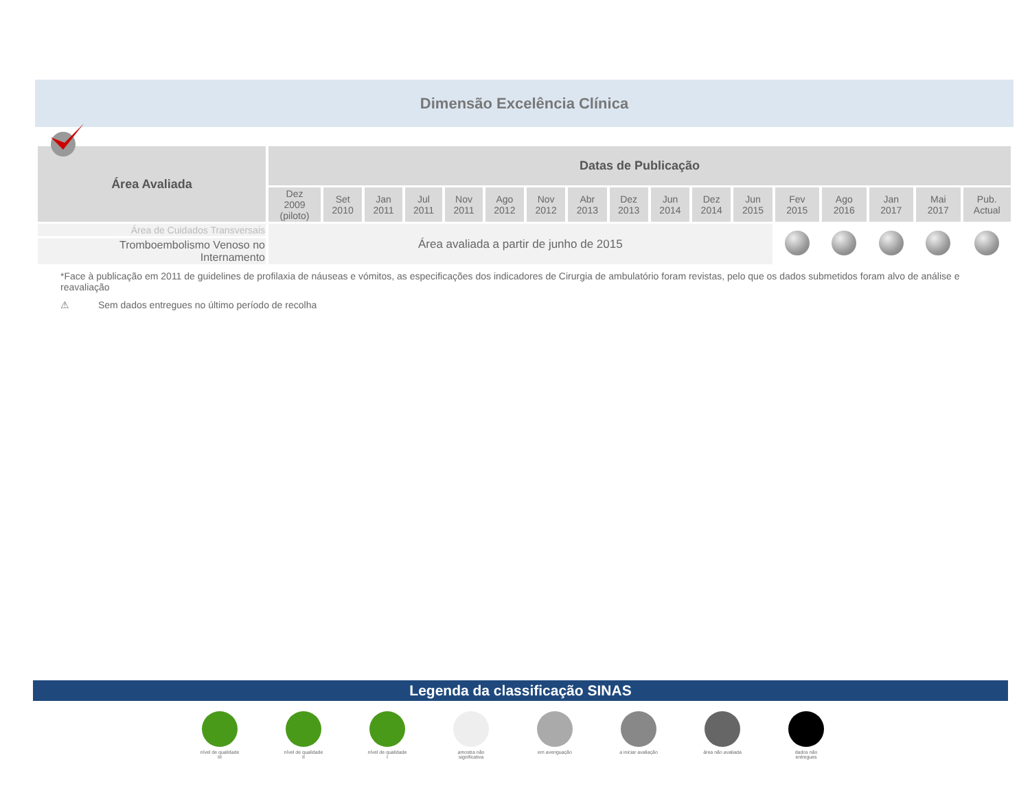Dimensão Excelência Clínica
| Área Avaliada | Datas de Publicação | | | | | | | | | | | | | | | | |
| --- | --- | --- | --- | --- | --- | --- | --- | --- | --- | --- | --- | --- | --- | --- | --- | --- | --- |
| | Dez 2009 (piloto) | Set 2010 | Jan 2011 | Jul 2011 | Nov 2011 | Ago 2012 | Nov 2012 | Abr 2013 | Dez 2013 | Jun 2014 | Dez 2014 | Jun 2015 | Fev 2015 | Ago 2016 | Jan 2017 | Mai 2017 | Pub. Actual |
| Área de Cuidados Transversais | Área avaliada a partir de junho de 2015 | | | | | | | | | | | | | | | | |
| Tromboembolismo Venoso no Internamento | | | | | | | | | | | | | | | | | |
*Face à publicação em 2011 de guidelines de profilaxia de náuseas e vómitos, as especificações dos indicadores de Cirurgia de ambulatório foram revistas, pelo que os dados submetidos foram alvo de análise e reavaliação
⚠ Sem dados entregues no último período de recolha
Legenda da classificação SINAS
nível de qualidade III
nível de qualidade II
nível de qualidade I
amostra não significativa
em averiguação a iniciar avaliação
área não avaliada
dados não entregues